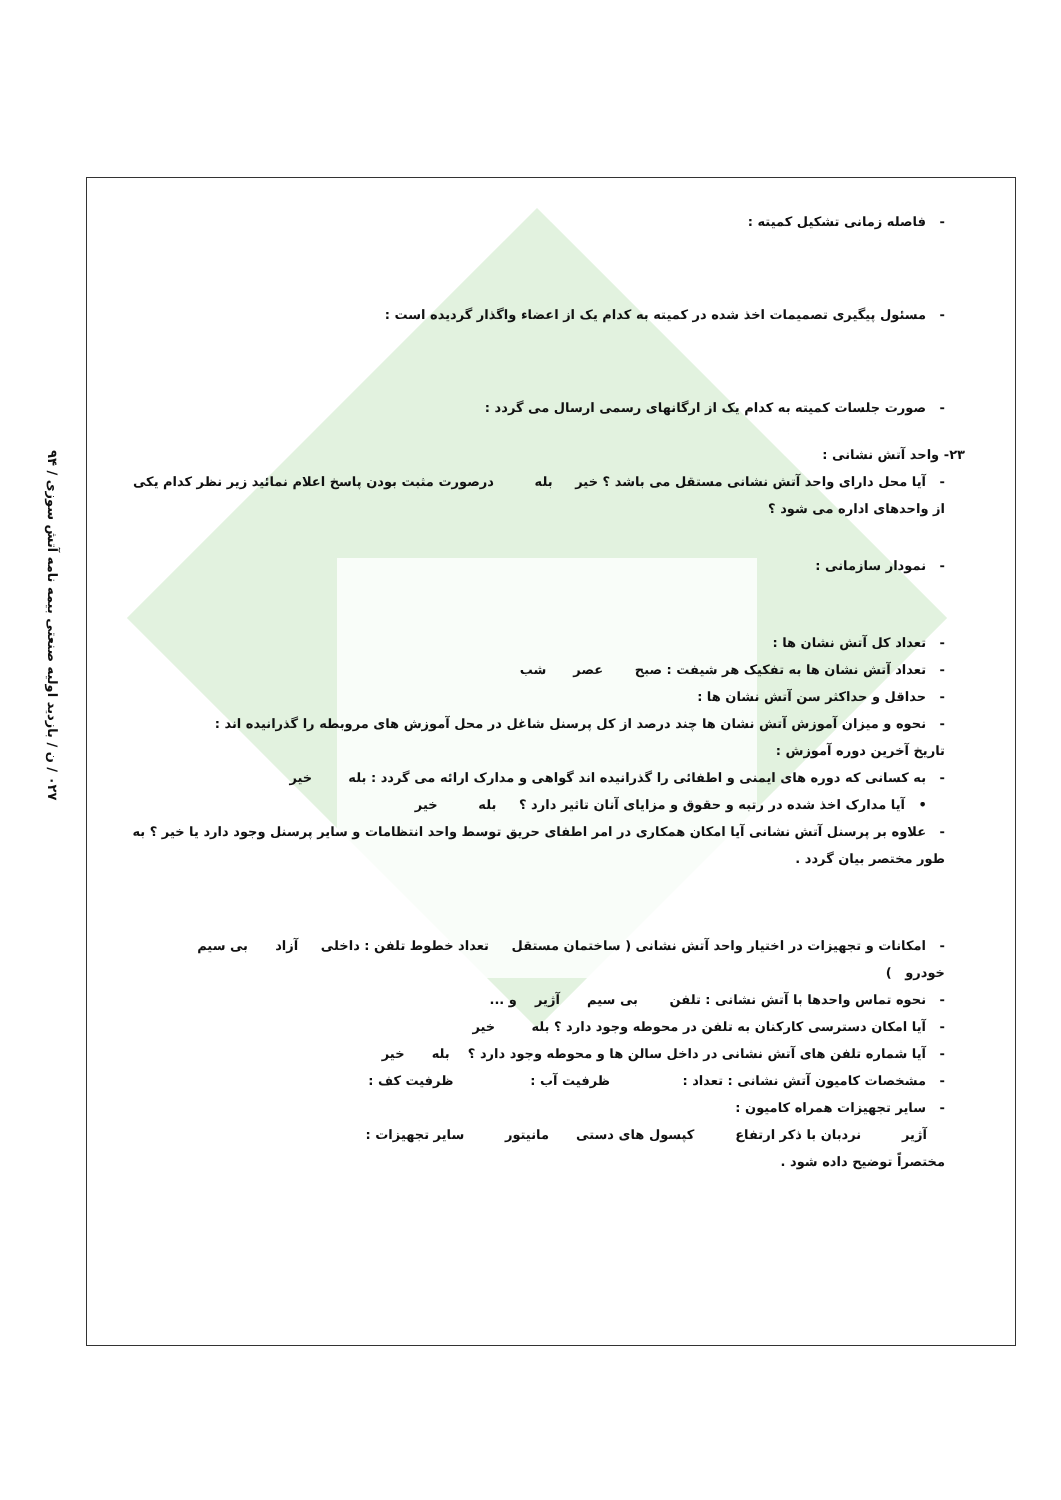۰۲۷ / ن / بازدید اولیه صنعتی بیمه نامه آتش سوزی / ۹۴
- فاصله زمانی تشکیل کمیته :
- مسئول پیگیری تصمیمات اخذ شده در کمیته به کدام یک از اعضاء واگذار گردیده است :
- صورت جلسات کمیته به کدام یک از ارگانهای رسمی ارسال می گردد :
۲۳- واحد آتش نشانی :
- آیا محل دارای واحد آتش نشانی مستقل می باشد ؟ خیر بله درصورت مثبت بودن پاسخ اعلام نمائید زیر نظر کدام یکی از واحدهای اداره می شود ؟
- نمودار سازمانی :
- تعداد کل آتش نشان ها :
- تعداد آتش نشان ها به تفکیک هر شیفت : صبح عصر شب
- حداقل و حداکثر سن آتش نشان ها :
- نحوه و میزان آموزش آتش نشان ها چند درصد از کل پرسنل شاغل در محل آموزش های مروبطه را گذرانیده اند :
تاریخ آخرین دوره آموزش :
- به کسانی که دوره های ایمنی و اطفائی را گذرانیده اند گواهی و مدارک ارائه می گردد : بله خیر
• آیا مدارک اخذ شده در رتبه و حقوق و مزایای آنان تاثیر دارد ؟ بله خیر
- علاوه بر پرسنل آتش نشانی آیا امکان همکاری در امر اطفای حریق توسط واحد انتظامات و سایر پرسنل وجود دارد یا خیر ؟ به طور مختصر بیان گردد .
- امکانات و تجهیزات در اختیار واحد آتش نشانی ( ساختمان مستقل تعداد خطوط تلفن : داخلی آزاد بی سیم
خودرو )
- نحوه تماس واحدها با آتش نشانی : تلفن بی سیم آژیر و ...
- آیا امکان دسترسی کارکنان به تلفن در محوطه وجود دارد ؟ بله خیر
- آیا شماره تلفن های آتش نشانی در داخل سالن ها و محوطه وجود دارد ؟ بله خیر
- مشخصات کامیون آتش نشانی : تعداد : ظرفیت آب : ظرفیت کف :
- سایر تجهیزات همراه کامیون :
آژیر نردبان با ذکر ارتفاع کپسول های دستی مانیتور سایر تجهیزات :
مختصراً توضیح داده شود .